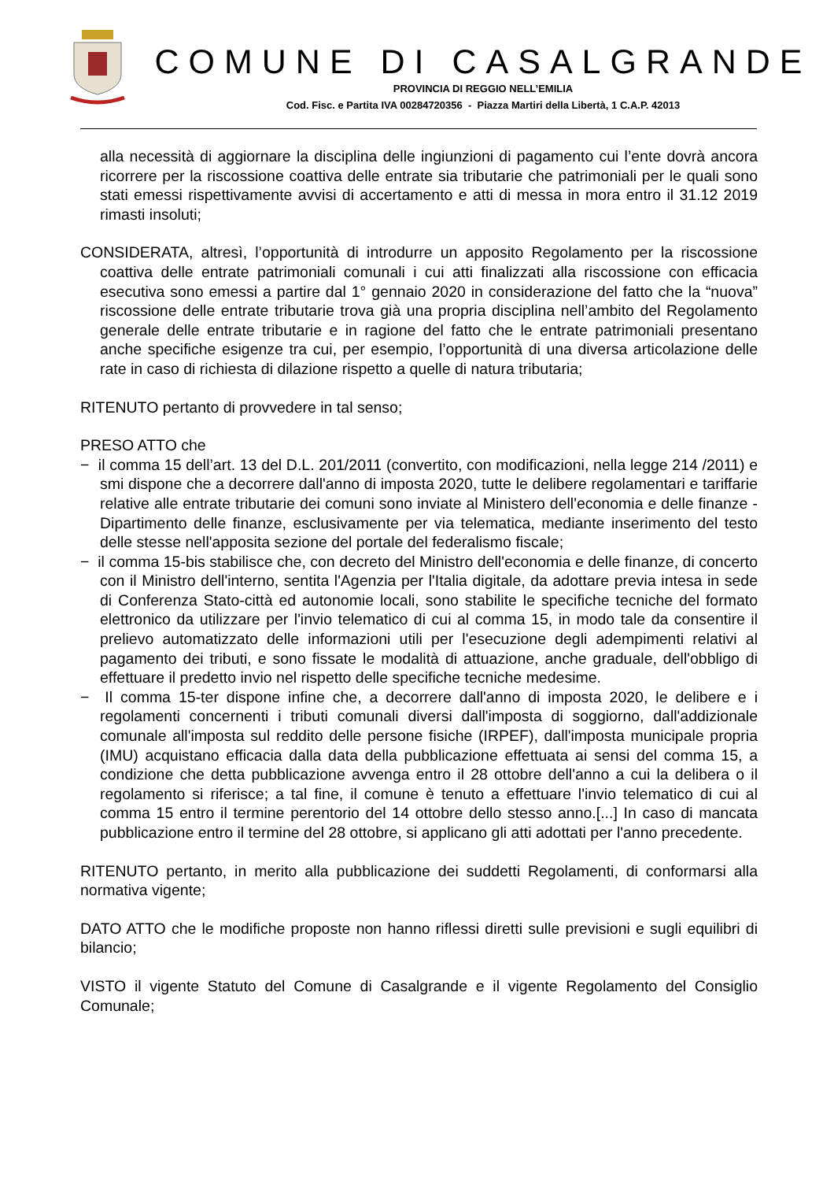COMUNE DI CASALGRANDE
PROVINCIA DI REGGIO NELL’EMILIA
Cod. Fisc. e Partita IVA 00284720356 - Piazza Martiri della Libertà, 1 C.A.P. 42013
alla necessità di aggiornare la disciplina delle ingiunzioni di pagamento cui l’ente dovrà ancora ricorrere per la riscossione coattiva delle entrate sia tributarie che patrimoniali per le quali sono stati emessi rispettivamente avvisi di accertamento e atti di messa in mora entro il 31.12 2019 rimasti insoluti;
CONSIDERATA, altresì, l’opportunità di introdurre un apposito Regolamento per la riscossione coattiva delle entrate patrimoniali comunali i cui atti finalizzati alla riscossione con efficacia esecutiva sono emessi a partire dal 1° gennaio 2020 in considerazione del fatto che la “nuova” riscossione delle entrate tributarie trova già una propria disciplina nell’ambito del Regolamento generale delle entrate tributarie e in ragione del fatto che le entrate patrimoniali presentano anche specifiche esigenze tra cui, per esempio, l’opportunità di una diversa articolazione delle rate in caso di richiesta di dilazione rispetto a quelle di natura tributaria;
RITENUTO pertanto di provvedere in tal senso;
PRESO ATTO che
− il comma 15 dell’art. 13 del D.L. 201/2011 (convertito, con modificazioni, nella legge 214 /2011) e smi dispone che a decorrere dall'anno di imposta 2020, tutte le delibere regolamentari e tariffarie relative alle entrate tributarie dei comuni sono inviate al Ministero dell'economia e delle finanze - Dipartimento delle finanze, esclusivamente per via telematica, mediante inserimento del testo delle stesse nell'apposita sezione del portale del federalismo fiscale;
− il comma 15-bis stabilisce che, con decreto del Ministro dell'economia e delle finanze, di concerto con il Ministro dell'interno, sentita l'Agenzia per l'Italia digitale, da adottare previa intesa in sede di Conferenza Stato-città ed autonomie locali, sono stabilite le specifiche tecniche del formato elettronico da utilizzare per l'invio telematico di cui al comma 15, in modo tale da consentire il prelievo automatizzato delle informazioni utili per l'esecuzione degli adempimenti relativi al pagamento dei tributi, e sono fissate le modalità di attuazione, anche graduale, dell'obbligo di effettuare il predetto invio nel rispetto delle specifiche tecniche medesime.
− Il comma 15-ter dispone infine che, a decorrere dall'anno di imposta 2020, le delibere e i regolamenti concernenti i tributi comunali diversi dall'imposta di soggiorno, dall'addizionale comunale all'imposta sul reddito delle persone fisiche (IRPEF), dall'imposta municipale propria (IMU) acquistano efficacia dalla data della pubblicazione effettuata ai sensi del comma 15, a condizione che detta pubblicazione avvenga entro il 28 ottobre dell'anno a cui la delibera o il regolamento si riferisce; a tal fine, il comune è tenuto a effettuare l'invio telematico di cui al comma 15 entro il termine perentorio del 14 ottobre dello stesso anno.[...] In caso di mancata pubblicazione entro il termine del 28 ottobre, si applicano gli atti adottati per l'anno precedente.
RITENUTO pertanto, in merito alla pubblicazione dei suddetti Regolamenti, di conformarsi alla normativa vigente;
DATO ATTO che le modifiche proposte non hanno riflessi diretti sulle previsioni e sugli equilibri di bilancio;
VISTO il vigente Statuto del Comune di Casalgrande e il vigente Regolamento del Consiglio Comunale;